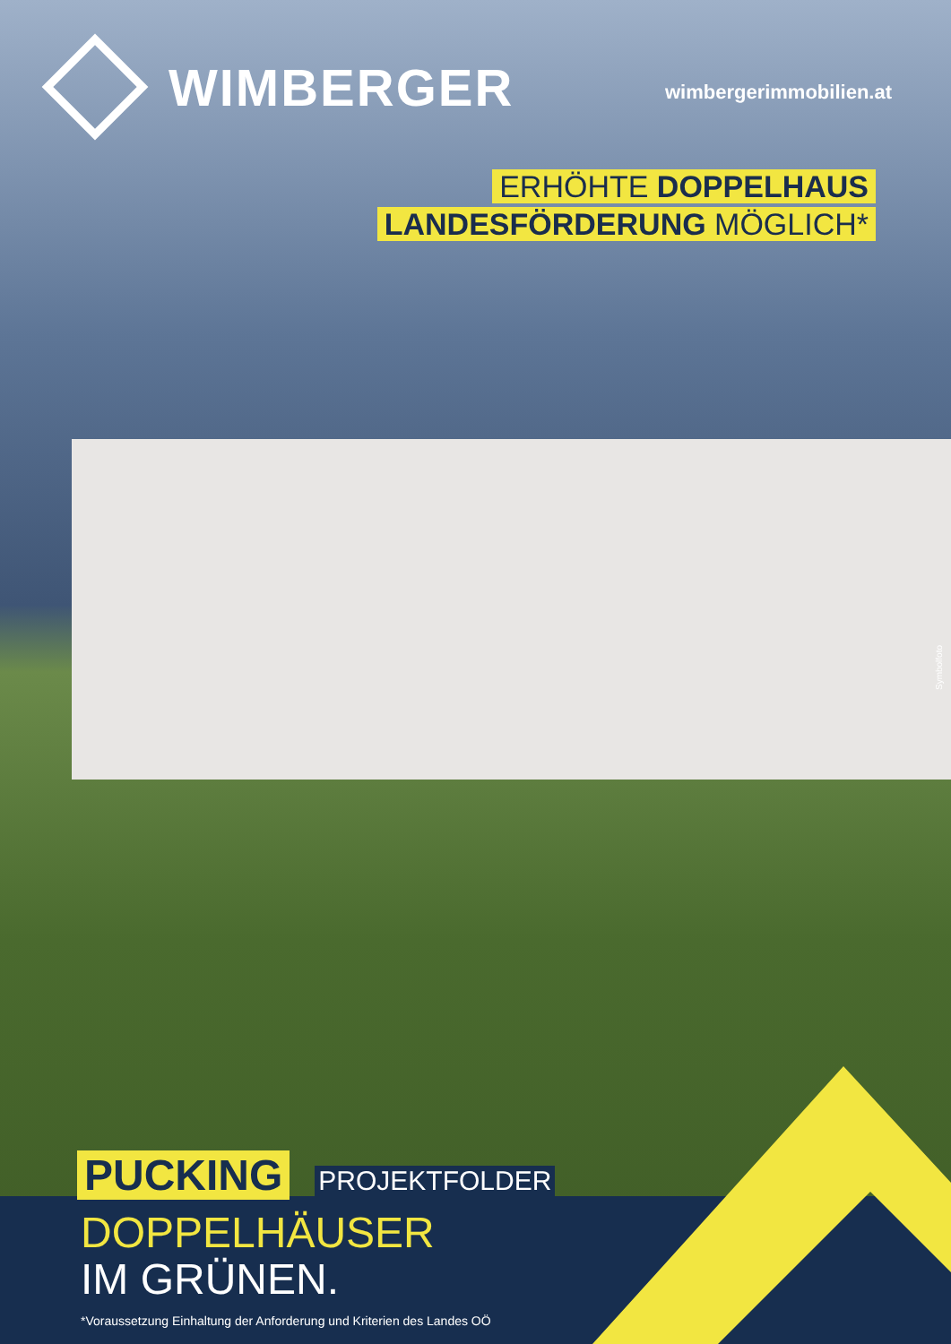WIMBERGER
wimbergerimmobilien.at
ERHÖHTE DOPPELHAUS
LANDESFÖRDERUNG MÖGLICH*
Symbolfoto
PUCKING PROJEKTFOLDER
DOPPELHÄUSER
IM GRÜNEN.
*Voraussetzung Einhaltung der Anforderung und Kriterien des Landes OÖ